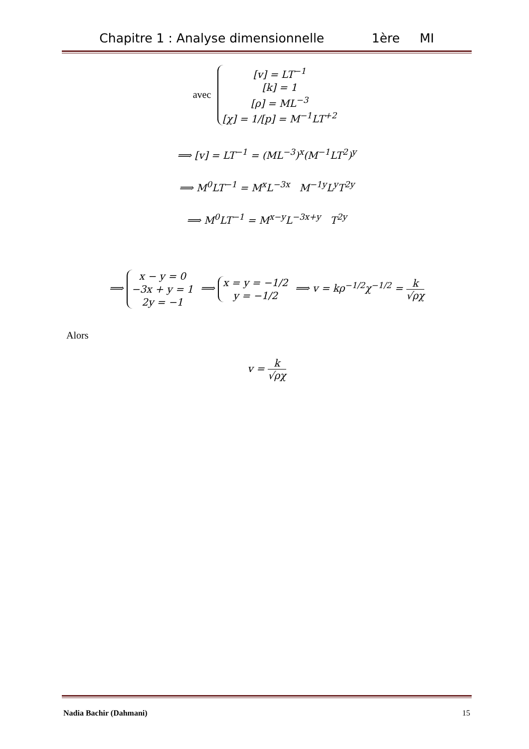Chapitre 1 : Analyse dimensionnelle 1ère MI
avec [v] = LT<sup>−1</sup>
[k] = 1
[ρ] = ML<sup>−3</sup>
[χ] = 1/[p] = M<sup>−1</sup>LT<sup>+2</sup>
⟹ [v] = LT<sup>−1</sup> = (ML<sup>−3</sup>)<sup>x</sup>(M<sup>−1</sup>LT<sup>2</sup>)<sup>y</sup>
⟹ M<sup>0</sup>LT<sup>−1</sup> = M<sup>x</sup>L<sup>−3x</sup> M<sup>−1y</sup>L<sup>y</sup>T<sup>2y</sup>
⟹ M<sup>0</sup>LT<sup>−1</sup> = M<sup>x−y</sup>L<sup>−3x+y</sup> T<sup>2y</sup>
⟹ x − y = 0
−3x + y = 1
2y = −1 ⟹ x = y = −1/2
y = −1/2 ⟹ v = kρ<sup>−1/2</sup>χ<sup>−1/2</sup> = k √ρχ
Alors
v = k √ρχ
Nadia Bachir (Dahmani) 15